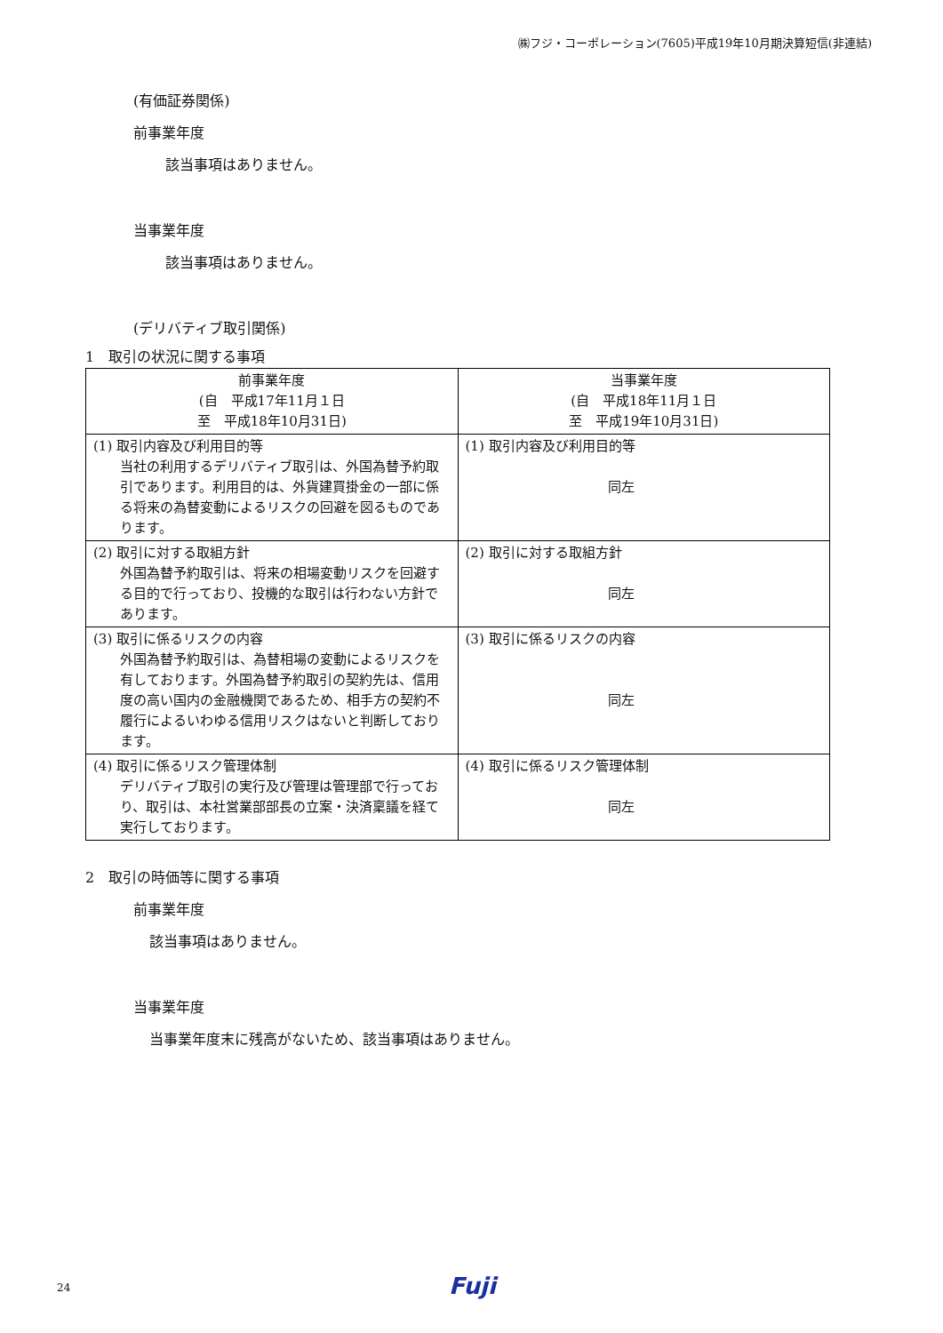㈱フジ・コーポレーション(7605)平成19年10月期決算短信(非連結)
(有価証券関係)
前事業年度
該当事項はありません。
当事業年度
該当事項はありません。
(デリバティブ取引関係)
1　取引の状況に関する事項
| 前事業年度 (自 平成17年11月１日 至 平成18年10月31日) | 当事業年度 (自 平成18年11月１日 至 平成19年10月31日) |
| (1) 取引内容及び利用目的等 当社の利用するデリバティブ取引は、外国為替予約取引であります。利用目的は、外貨建買掛金の一部に係る将来の為替変動によるリスクの回避を図るものであります。 | (1) 取引内容及び利用目的等 同左 |
| (2) 取引に対する取組方針 外国為替予約取引は、将来の相場変動リスクを回避する目的で行っており、投機的な取引は行わない方針であります。 | (2) 取引に対する取組方針 同左 |
| (3) 取引に係るリスクの内容 外国為替予約取引は、為替相場の変動によるリスクを有しております。外国為替予約取引の契約先は、信用度の高い国内の金融機関であるため、相手方の契約不履行によるいわゆる信用リスクはないと判断しております。 | (3) 取引に係るリスクの内容 同左 |
| (4) 取引に係るリスク管理体制 デリバティブ取引の実行及び管理は管理部で行っており、取引は、本社営業部部長の立案・決済稟議を経て実行しております。 | (4) 取引に係るリスク管理体制 同左 |
2　取引の時価等に関する事項
前事業年度
該当事項はありません。
当事業年度
当事業年度末に残高がないため、該当事項はありません。
24 Fuji